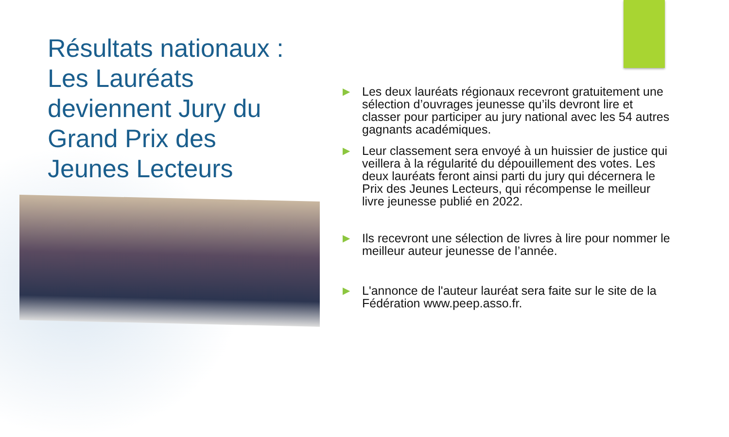Résultats nationaux :
Les Lauréats deviennent Jury du Grand Prix des Jeunes Lecteurs
▶ Les deux lauréats régionaux recevront gratuitement une sélection d’ouvrages jeunesse qu’ils devront lire et classer pour participer au jury national avec les 54 autres gagnants académiques.
▶ Leur classement sera envoyé à un huissier de justice qui veillera à la régularité du dépouillement des votes. Les deux lauréats feront ainsi parti du jury qui décernera le Prix des Jeunes Lecteurs, qui récompense le meilleur livre jeunesse publié en 2022.
▶ Ils recevront une sélection de livres à lire pour nommer le meilleur auteur jeunesse de l’année.
▶ L'annonce de l'auteur lauréat sera faite sur le site de la Fédération www.peep.asso.fr.